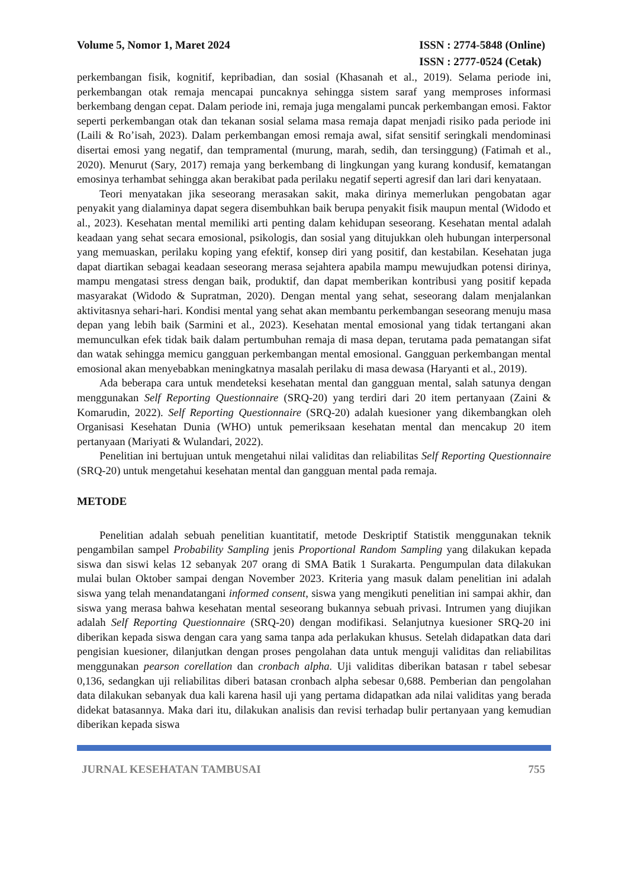Volume 5, Nomor 1, Maret 2024 ISSN : 2774-5848 (Online)
ISSN : 2777-0524 (Cetak)
perkembangan fisik, kognitif, kepribadian, dan sosial (Khasanah et al., 2019). Selama periode ini, perkembangan otak remaja mencapai puncaknya sehingga sistem saraf yang memproses informasi berkembang dengan cepat. Dalam periode ini, remaja juga mengalami puncak perkembangan emosi. Faktor seperti perkembangan otak dan tekanan sosial selama masa remaja dapat menjadi risiko pada periode ini (Laili & Ro’isah, 2023). Dalam perkembangan emosi remaja awal, sifat sensitif seringkali mendominasi disertai emosi yang negatif, dan tempramental (murung, marah, sedih, dan tersinggung) (Fatimah et al., 2020). Menurut (Sary, 2017) remaja yang berkembang di lingkungan yang kurang kondusif, kematangan emosinya terhambat sehingga akan berakibat pada perilaku negatif seperti agresif dan lari dari kenyataan.
Teori menyatakan jika seseorang merasakan sakit, maka dirinya memerlukan pengobatan agar penyakit yang dialaminya dapat segera disembuhkan baik berupa penyakit fisik maupun mental (Widodo et al., 2023). Kesehatan mental memiliki arti penting dalam kehidupan seseorang. Kesehatan mental adalah keadaan yang sehat secara emosional, psikologis, dan sosial yang ditujukkan oleh hubungan interpersonal yang memuaskan, perilaku koping yang efektif, konsep diri yang positif, dan kestabilan. Kesehatan juga dapat diartikan sebagai keadaan seseorang merasa sejahtera apabila mampu mewujudkan potensi dirinya, mampu mengatasi stress dengan baik, produktif, dan dapat memberikan kontribusi yang positif kepada masyarakat (Widodo & Supratman, 2020). Dengan mental yang sehat, seseorang dalam menjalankan aktivitasnya sehari-hari. Kondisi mental yang sehat akan membantu perkembangan seseorang menuju masa depan yang lebih baik (Sarmini et al., 2023). Kesehatan mental emosional yang tidak tertangani akan memunculkan efek tidak baik dalam pertumbuhan remaja di masa depan, terutama pada pematangan sifat dan watak sehingga memicu gangguan perkembangan mental emosional. Gangguan perkembangan mental emosional akan menyebabkan meningkatnya masalah perilaku di masa dewasa (Haryanti et al., 2019).
Ada beberapa cara untuk mendeteksi kesehatan mental dan gangguan mental, salah satunya dengan menggunakan Self Reporting Questionnaire (SRQ-20) yang terdiri dari 20 item pertanyaan (Zaini & Komarudin, 2022). Self Reporting Questionnaire (SRQ-20) adalah kuesioner yang dikembangkan oleh Organisasi Kesehatan Dunia (WHO) untuk pemeriksaan kesehatan mental dan mencakup 20 item pertanyaan (Mariyati & Wulandari, 2022).
Penelitian ini bertujuan untuk mengetahui nilai validitas dan reliabilitas Self Reporting Questionnaire (SRQ-20) untuk mengetahui kesehatan mental dan gangguan mental pada remaja.
METODE
Penelitian adalah sebuah penelitian kuantitatif, metode Deskriptif Statistik menggunakan teknik pengambilan sampel Probability Sampling jenis Proportional Random Sampling yang dilakukan kepada siswa dan siswi kelas 12 sebanyak 207 orang di SMA Batik 1 Surakarta. Pengumpulan data dilakukan mulai bulan Oktober sampai dengan November 2023. Kriteria yang masuk dalam penelitian ini adalah siswa yang telah menandatangani informed consent, siswa yang mengikuti penelitian ini sampai akhir, dan siswa yang merasa bahwa kesehatan mental seseorang bukannya sebuah privasi. Intrumen yang diujikan adalah Self Reporting Questionnaire (SRQ-20) dengan modifikasi. Selanjutnya kuesioner SRQ-20 ini diberikan kepada siswa dengan cara yang sama tanpa ada perlakukan khusus. Setelah didapatkan data dari pengisian kuesioner, dilanjutkan dengan proses pengolahan data untuk menguji validitas dan reliabilitas menggunakan pearson corellation dan cronbach alpha. Uji validitas diberikan batasan r tabel sebesar 0,136, sedangkan uji reliabilitas diberi batasan cronbach alpha sebesar 0,688. Pemberian dan pengolahan data dilakukan sebanyak dua kali karena hasil uji yang pertama didapatkan ada nilai validitas yang berada didekat batasannya. Maka dari itu, dilakukan analisis dan revisi terhadap bulir pertanyaan yang kemudian diberikan kepada siswa
JURNAL KESEHATAN TAMBUSAI 755